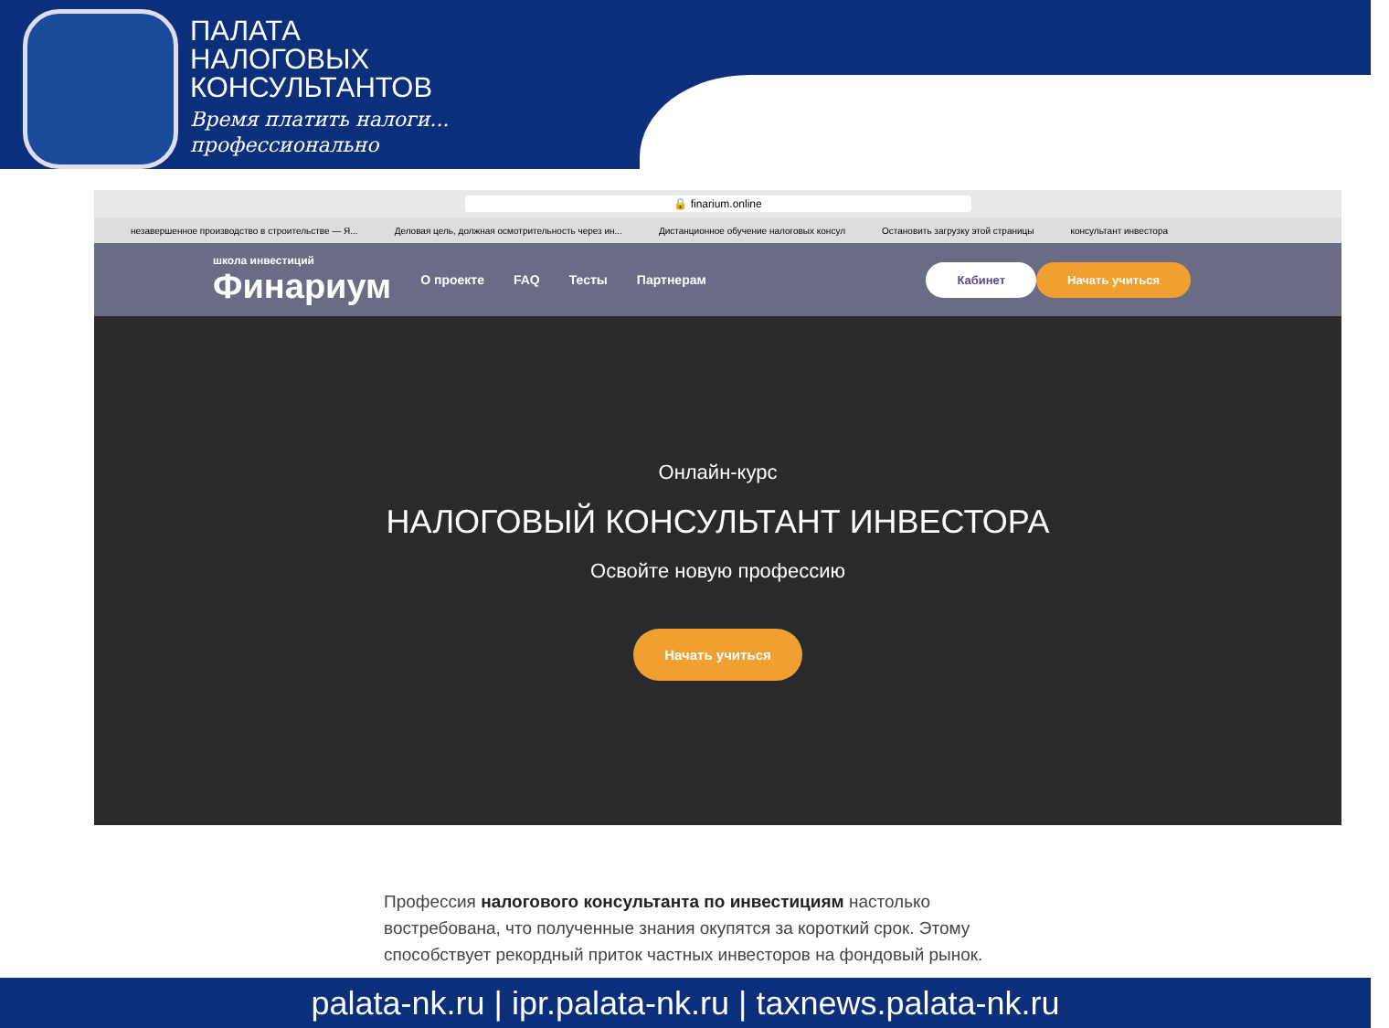ПАЛАТА
НАЛОГОВЫХ
КОНСУЛЬТАНТОВ
Время платить налоги...
профессионально
🔒 finarium.online
незавершенное производство в строительстве — Я...
Деловая цель, должная осмотрительность через ин...
Дистанционное обучение налоговых консул
Остановить загрузку этой страницы
консультант инвестора
школа инвестиций
Финариум
О проекте FAQ Тесты Партнерам
Кабинет Начать учиться
Онлайн-курс
НАЛОГОВЫЙ КОНСУЛЬТАНТ ИНВЕСТОРА
Освойте новую профессию
Начать учиться
Профессия налогового консультанта по инвестициям настолько востребована, что полученные знания окупятся за короткий срок. Этому способствует рекордный приток частных инвесторов на фондовый рынок.
palata-nk.ru | ipr.palata-nk.ru | taxnews.palata-nk.ru